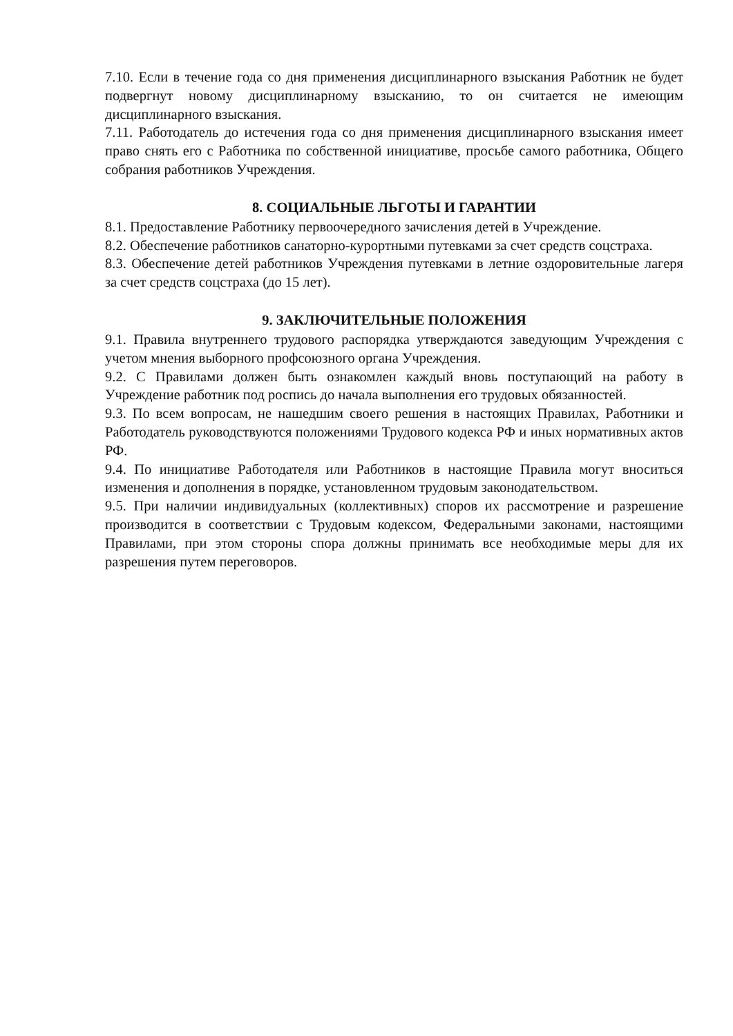7.10. Если в течение года со дня применения дисциплинарного взыскания Работник не будет подвергнут новому дисциплинарному взысканию, то он считается не имеющим дисциплинарного взыскания.
7.11. Работодатель до истечения года со дня применения дисциплинарного взыскания имеет право снять его с Работника по собственной инициативе, просьбе самого работника, Общего собрания работников Учреждения.
8. СОЦИАЛЬНЫЕ ЛЬГОТЫ И ГАРАНТИИ
8.1. Предоставление Работнику первоочередного зачисления детей в Учреждение.
8.2. Обеспечение работников санаторно-курортными путевками за счет средств соцстраха.
8.3. Обеспечение детей работников Учреждения путевками в летние оздоровительные лагеря за счет средств соцстраха (до 15 лет).
9. ЗАКЛЮЧИТЕЛЬНЫЕ ПОЛОЖЕНИЯ
9.1. Правила внутреннего трудового распорядка утверждаются заведующим Учреждения с учетом мнения выборного профсоюзного органа Учреждения.
9.2. С Правилами должен быть ознакомлен каждый вновь поступающий на работу в Учреждение работник под роспись до начала выполнения его трудовых обязанностей.
9.3. По всем вопросам, не нашедшим своего решения в настоящих Правилах, Работники и Работодатель руководствуются положениями Трудового кодекса РФ и иных нормативных актов РФ.
9.4. По инициативе Работодателя или Работников в настоящие Правила могут вноситься изменения и дополнения в порядке, установленном трудовым законодательством.
9.5. При наличии индивидуальных (коллективных) споров их рассмотрение и разрешение производится в соответствии с Трудовым кодексом, Федеральными законами, настоящими Правилами, при этом стороны спора должны принимать все необходимые меры для их разрешения путем переговоров.